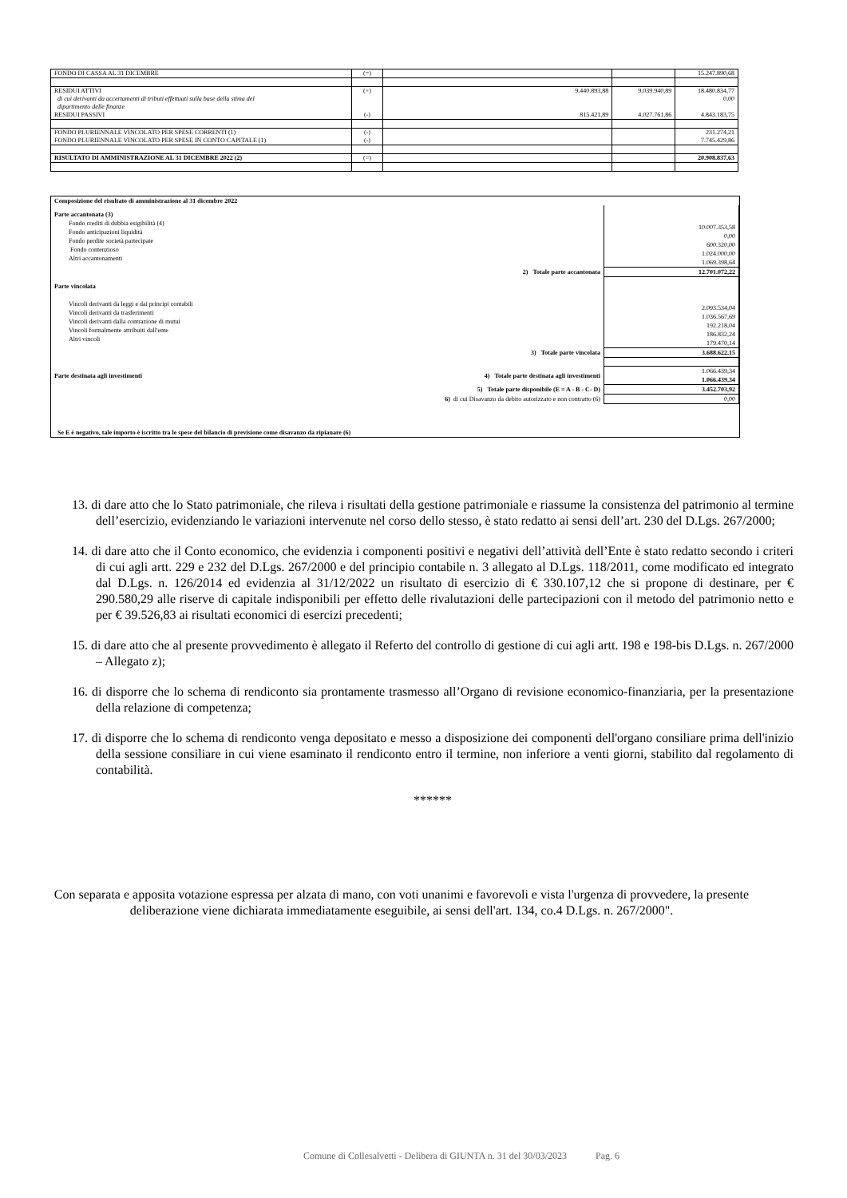| FONDO DI CASSA AL 31 DICEMBRE | (=) | | | 15.247.890,68 |
| RESIDUI ATTIVI di cui derivanti da accertamenti di tributi effettuati sulla base della stima del dipartimento delle finanze RESIDUI PASSIVI | (+) (-) | 9.440.893,88 815.421,89 | 9.039.940,89 4.027.761,86 | 18.480.834,77 0,00 4.843.183,75 |
| FONDO PLURIENNALE VINCOLATO PER SPESE CORRENTI (1) FONDO PLURIENNALE VINCOLATO PER SPESE IN CONTO CAPITALE (1) | (-) (-) | | | 231.274,21 7.745.429,86 |
| RISULTATO DI AMMINISTRAZIONE AL 31 DICEMBRE 2022 (2) | (=) | | | 20.908.837,63 |
| Composizione del risultato di amministrazione al 31 dicembre 2022 | |
| Parte accantonata (3) Fondo crediti di dubbia esigibilità (4) Fondo anticipazioni liquidità Fondo perdite società partecipate Fondo contenzioso Altri accantonamenti | 10.007.353,58 0,00 600.320,00 1.024.000,00 1.069.398,64 |
| 2) Totale parte accantonata | 12.701.072,22 |
| Parte vincolata Vincoli derivanti da leggi e dai principi contabili Vincoli derivanti da trasferimenti Vincoli derivanti dalla contrazione di mutui Vincoli formalmente attribuiti dall'ente Altri vincoli | 2.093.534,04 1.036.567,69 192.218,04 186.832,24 179.470,14 |
| 3) Totale parte vincolata | 3.688.622,15 |
| Parte destinata agli investimenti 4) Totale parte destinata agli investimenti | 1.066.439,34 1.066.439,34 |
| 5) Totale parte disponibile (E = A - B - C- D) | 3.452.703,92 |
| 6) di cui Disavanzo da debito autorizzato e non contratto (6) | 0,00 |
| Se E è negativo, tale importo è iscritto tra le spese del bilancio di previsione come disavanzo da ripianare (6) | |
13. di dare atto che lo Stato patrimoniale, che rileva i risultati della gestione patrimoniale e riassume la consistenza del patrimonio al termine dell’esercizio, evidenziando le variazioni intervenute nel corso dello stesso, è stato redatto ai sensi dell’art. 230 del D.Lgs. 267/2000;
14. di dare atto che il Conto economico, che evidenzia i componenti positivi e negativi dell’attività dell’Ente è stato redatto secondo i criteri di cui agli artt. 229 e 232 del D.Lgs. 267/2000 e del principio contabile n. 3 allegato al D.Lgs. 118/2011, come modificato ed integrato dal D.Lgs. n. 126/2014 ed evidenzia al 31/12/2022 un risultato di esercizio di € 330.107,12 che si propone di destinare, per € 290.580,29 alle riserve di capitale indisponibili per effetto delle rivalutazioni delle partecipazioni con il metodo del patrimonio netto e per € 39.526,83 ai risultati economici di esercizi precedenti;
15. di dare atto che al presente provvedimento è allegato il Referto del controllo di gestione di cui agli artt. 198 e 198-bis D.Lgs. n. 267/2000 – Allegato z);
16. di disporre che lo schema di rendiconto sia prontamente trasmesso all’Organo di revisione economico-finanziaria, per la presentazione della relazione di competenza;
17. di disporre che lo schema di rendiconto venga depositato e messo a disposizione dei componenti dell'organo consiliare prima dell'inizio della sessione consiliare in cui viene esaminato il rendiconto entro il termine, non inferiore a venti giorni, stabilito dal regolamento di contabilità.
******
Con separata e apposita votazione espressa per alzata di mano, con voti unanimi e favorevoli e vista l'urgenza di provvedere, la presente deliberazione viene dichiarata immediatamente eseguibile, ai sensi dell'art. 134, co.4 D.Lgs. n. 267/2000".
Comune di Collesalvetti - Delibera di GIUNTA n. 31 del 30/03/2023 Pag. 6